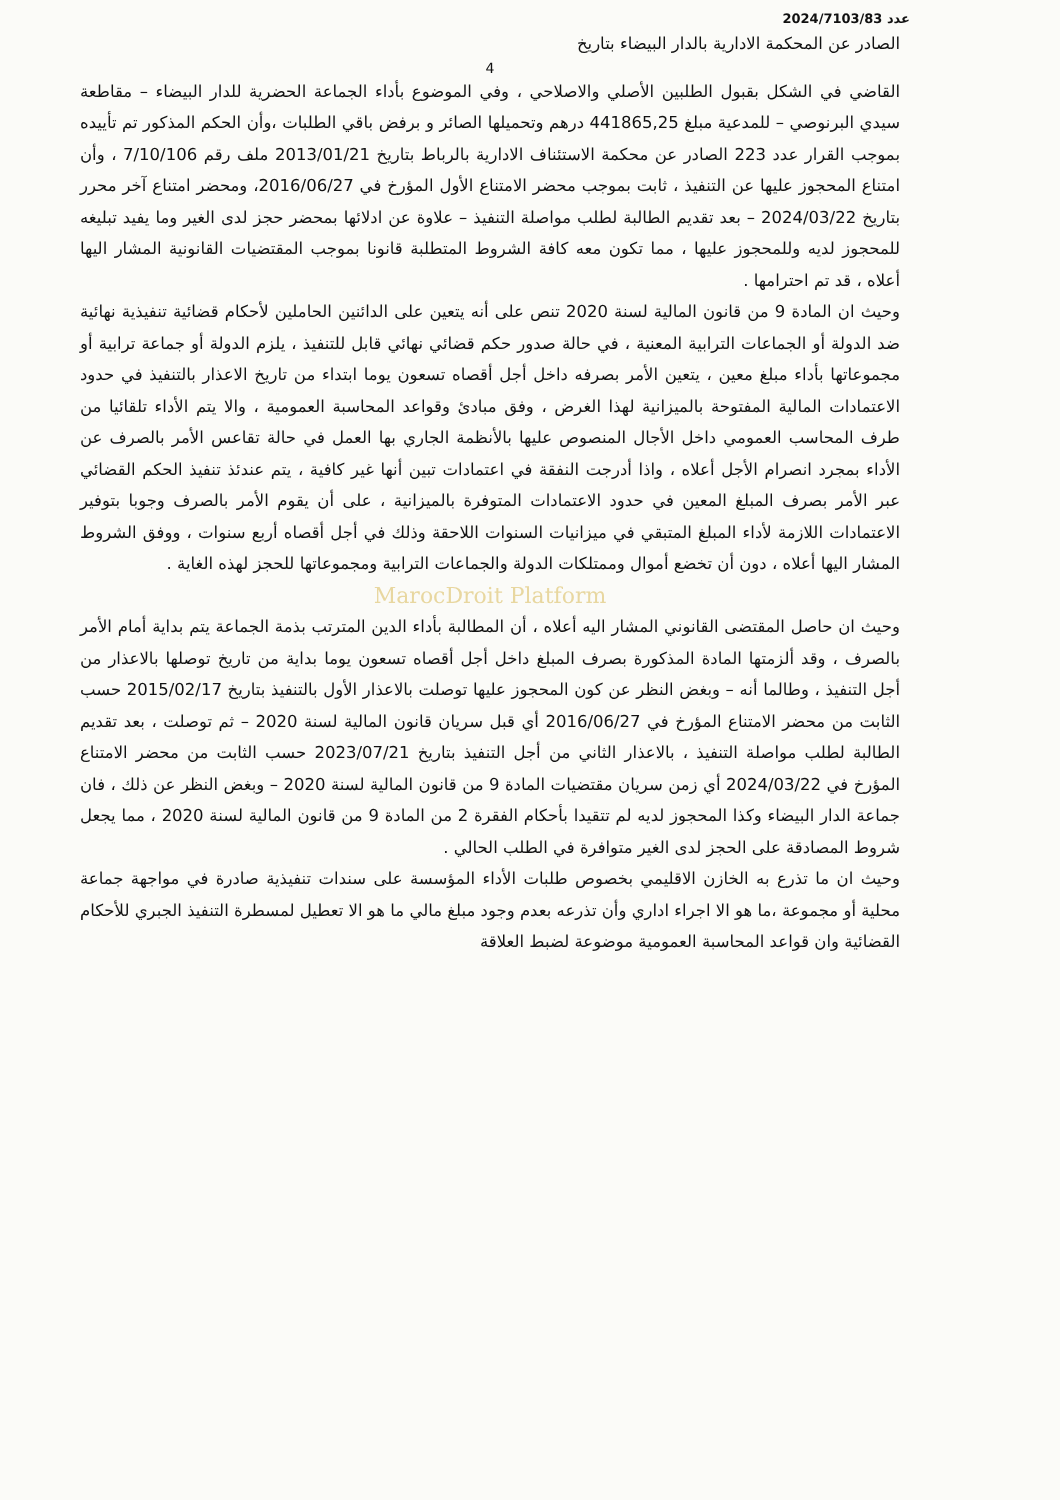2024/7103/83 عدد
الصادر عن المحكمة الادارية بالدار البيضاء بتاريخ
4
القاضي في الشكل بقبول الطلبين الأصلي والاصلاحي ، وفي الموضوع بأداء الجماعة الحضرية للدار البيضاء – مقاطعة سيدي البرنوصي – للمدعية مبلغ 441865,25 درهم وتحميلها الصائر و برفض باقي الطلبات ،وأن الحكم المذكور تم تأييده بموجب القرار عدد 223 الصادر عن محكمة الاستئناف الادارية بالرباط بتاريخ 2013/01/21 ملف رقم 7/10/106 ، وأن امتناع المحجوز عليها عن التنفيذ ، ثابت بموجب محضر الامتناع الأول المؤرخ في 2016/06/27، ومحضر امتناع آخر محرر بتاريخ 2024/03/22 – بعد تقديم الطالبة لطلب مواصلة التنفيذ – علاوة عن ادلائها بمحضر حجز لدى الغير وما يفيد تبليغه للمحجوز لديه وللمحجوز عليها ، مما تكون معه كافة الشروط المتطلبة قانونا بموجب المقتضيات القانونية المشار اليها أعلاه ، قد تم احترامها .
وحيث ان المادة 9 من قانون المالية لسنة 2020 تنص على أنه يتعين على الدائنين الحاملين لأحكام قضائية تنفيذية نهائية ضد الدولة أو الجماعات الترابية المعنية ، في حالة صدور حكم قضائي نهائي قابل للتنفيذ ، يلزم الدولة أو جماعة ترابية أو مجموعاتها بأداء مبلغ معين ، يتعين الأمر بصرفه داخل أجل أقصاه تسعون يوما ابتداء من تاريخ الاعذار بالتنفيذ في حدود الاعتمادات المالية المفتوحة بالميزانية لهذا الغرض ، وفق مبادئ وقواعد المحاسبة العمومية ، والا يتم الأداء تلقائيا من طرف المحاسب العمومي داخل الأجال المنصوص عليها بالأنظمة الجاري بها العمل في حالة تقاعس الأمر بالصرف عن الأداء بمجرد انصرام الأجل أعلاه ، واذا أدرجت النفقة في اعتمادات تبين أنها غير كافية ، يتم عندئذ تنفيذ الحكم القضائي عبر الأمر بصرف المبلغ المعين في حدود الاعتمادات المتوفرة بالميزانية ، على أن يقوم الأمر بالصرف وجوبا بتوفير الاعتمادات اللازمة لأداء المبلغ المتبقي في ميزانيات السنوات اللاحقة وذلك في أجل أقصاه أربع سنوات ، ووفق الشروط المشار اليها أعلاه ، دون أن تخضع أموال وممتلكات الدولة والجماعات الترابية ومجموعاتها للحجز لهذه الغاية .
MarocDroit Platform
وحيث ان حاصل المقتضى القانوني المشار اليه أعلاه ، أن المطالبة بأداء الدين المترتب بذمة الجماعة يتم بداية أمام الأمر بالصرف ، وقد ألزمتها المادة المذكورة بصرف المبلغ داخل أجل أقصاه تسعون يوما بداية من تاريخ توصلها بالاعذار من أجل التنفيذ ، وطالما أنه – وبغض النظر عن كون المحجوز عليها توصلت بالاعذار الأول بالتنفيذ بتاريخ 2015/02/17 حسب الثابت من محضر الامتناع المؤرخ في 2016/06/27 أي قبل سريان قانون المالية لسنة 2020 – ثم توصلت ، بعد تقديم الطالبة لطلب مواصلة التنفيذ ، بالاعذار الثاني من أجل التنفيذ بتاريخ 2023/07/21 حسب الثابت من محضر الامتناع المؤرخ في 2024/03/22 أي زمن سريان مقتضيات المادة 9 من قانون المالية لسنة 2020 – وبغض النظر عن ذلك ، فان جماعة الدار البيضاء وكذا المحجوز لديه لم تتقيدا بأحكام الفقرة 2 من المادة 9 من قانون المالية لسنة 2020 ، مما يجعل شروط المصادقة على الحجز لدى الغير متوافرة في الطلب الحالي .
وحيث ان ما تذرع به الخازن الاقليمي بخصوص طلبات الأداء المؤسسة على سندات تنفيذية صادرة في مواجهة جماعة محلية أو مجموعة ،ما هو الا اجراء اداري وأن تذرعه بعدم وجود مبلغ مالي ما هو الا تعطيل لمسطرة التنفيذ الجبري للأحكام القضائية وان قواعد المحاسبة العمومية موضوعة لضبط العلاقة